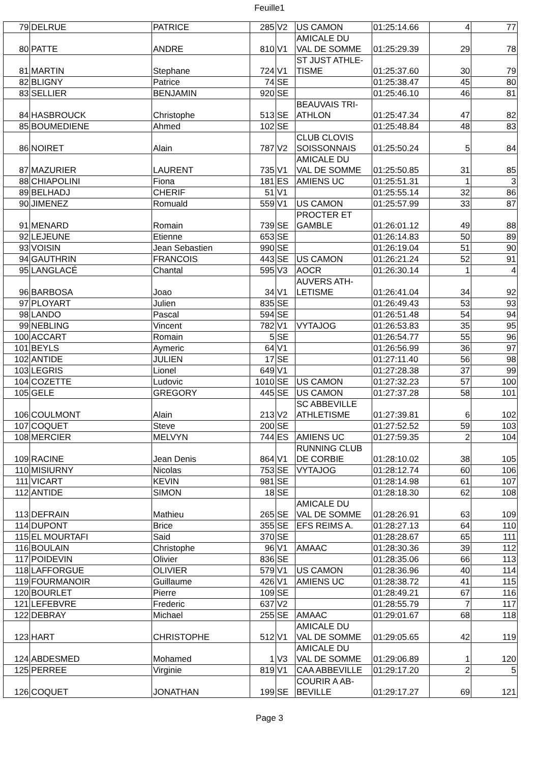Feuille1
| 79 | DELRUE | PATRICE | 285 | V2 | US CAMON | 01:25:14.66 | 4 | 77 |
| 80 | PATTE | ANDRE | 810 | V1 | AMICALE DU VAL DE SOMME | 01:25:29.39 | 29 | 78 |
| 81 | MARTIN | Stephane | 724 | V1 | ST JUST ATHLE- TISME | 01:25:37.60 | 30 | 79 |
| 82 | BLIGNY | Patrice | 74 | SE | | 01:25:38.47 | 45 | 80 |
| 83 | SELLIER | BENJAMIN | 920 | SE | | 01:25:46.10 | 46 | 81 |
| 84 | HASBROUCK | Christophe | 513 | SE | BEAUVAIS TRI- ATHLON | 01:25:47.34 | 47 | 82 |
| 85 | BOUMEDIENE | Ahmed | 102 | SE | | 01:25:48.84 | 48 | 83 |
| 86 | NOIRET | Alain | 787 | V2 | CLUB CLOVIS SOISSONNAIS | 01:25:50.24 | 5 | 84 |
| 87 | MAZURIER | LAURENT | 735 | V1 | AMICALE DU VAL DE SOMME | 01:25:50.85 | 31 | 85 |
| 88 | CHIAPOLINI | Fiona | 181 | ES | AMIENS UC | 01:25:51.31 | 1 | 3 |
| 89 | BELHADJ | CHERIF | 51 | V1 | | 01:25:55.14 | 32 | 86 |
| 90 | JIMENEZ | Romuald | 559 | V1 | US CAMON | 01:25:57.99 | 33 | 87 |
| 91 | MENARD | Romain | 739 | SE | PROCTER ET GAMBLE | 01:26:01.12 | 49 | 88 |
| 92 | LEJEUNE | Etienne | 653 | SE | | 01:26:14.83 | 50 | 89 |
| 93 | VOISIN | Jean Sebastien | 990 | SE | | 01:26:19.04 | 51 | 90 |
| 94 | GAUTHRIN | FRANCOIS | 443 | SE | US CAMON | 01:26:21.24 | 52 | 91 |
| 95 | LANGLACÉ | Chantal | 595 | V3 | AOCR | 01:26:30.14 | 1 | 4 |
| 96 | BARBOSA | Joao | 34 | V1 | AUVERS ATH- LETISME | 01:26:41.04 | 34 | 92 |
| 97 | PLOYART | Julien | 835 | SE | | 01:26:49.43 | 53 | 93 |
| 98 | LANDO | Pascal | 594 | SE | | 01:26:51.48 | 54 | 94 |
| 99 | NEBLING | Vincent | 782 | V1 | VYTAJOG | 01:26:53.83 | 35 | 95 |
| 100 | ACCART | Romain | 5 | SE | | 01:26:54.77 | 55 | 96 |
| 101 | BEYLS | Aymeric | 64 | V1 | | 01:26:56.99 | 36 | 97 |
| 102 | ANTIDE | JULIEN | 17 | SE | | 01:27:11.40 | 56 | 98 |
| 103 | LEGRIS | Lionel | 649 | V1 | | 01:27:28.38 | 37 | 99 |
| 104 | COZETTE | Ludovic | 1010 | SE | US CAMON | 01:27:32.23 | 57 | 100 |
| 105 | GELE | GREGORY | 445 | SE | US CAMON | 01:27:37.28 | 58 | 101 |
| 106 | COULMONT | Alain | 213 | V2 | SC ABBEVILLE ATHLETISME | 01:27:39.81 | 6 | 102 |
| 107 | COQUET | Steve | 200 | SE | | 01:27:52.52 | 59 | 103 |
| 108 | MERCIER | MELVYN | 744 | ES | AMIENS UC | 01:27:59.35 | 2 | 104 |
| 109 | RACINE | Jean Denis | 864 | V1 | RUNNING CLUB DE CORBIE | 01:28:10.02 | 38 | 105 |
| 110 | MISIURNY | Nicolas | 753 | SE | VYTAJOG | 01:28:12.74 | 60 | 106 |
| 111 | VICART | KEVIN | 981 | SE | | 01:28:14.98 | 61 | 107 |
| 112 | ANTIDE | SIMON | 18 | SE | | 01:28:18.30 | 62 | 108 |
| 113 | DEFRAIN | Mathieu | 265 | SE | AMICALE DU VAL DE SOMME | 01:28:26.91 | 63 | 109 |
| 114 | DUPONT | Brice | 355 | SE | EFS REIMS A. | 01:28:27.13 | 64 | 110 |
| 115 | EL MOURTAFI | Said | 370 | SE | | 01:28:28.67 | 65 | 111 |
| 116 | BOULAIN | Christophe | 96 | V1 | AMAAC | 01:28:30.36 | 39 | 112 |
| 117 | POIDEVIN | Olivier | 836 | SE | | 01:28:35.06 | 66 | 113 |
| 118 | LAFFORGUE | OLIVIER | 579 | V1 | US CAMON | 01:28:36.96 | 40 | 114 |
| 119 | FOURMANOIR | Guillaume | 426 | V1 | AMIENS UC | 01:28:38.72 | 41 | 115 |
| 120 | BOURLET | Pierre | 109 | SE | | 01:28:49.21 | 67 | 116 |
| 121 | LEFEBVRE | Frederic | 637 | V2 | | 01:28:55.79 | 7 | 117 |
| 122 | DEBRAY | Michael | 255 | SE | AMAAC | 01:29:01.67 | 68 | 118 |
| 123 | HART | CHRISTOPHE | 512 | V1 | AMICALE DU VAL DE SOMME | 01:29:05.65 | 42 | 119 |
| 124 | ABDESMED | Mohamed | 1 | V3 | AMICALE DU VAL DE SOMME | 01:29:06.89 | 1 | 120 |
| 125 | PERREE | Virginie | 819 | V1 | CAA ABBEVILLE | 01:29:17.20 | 2 | 5 |
| 126 | COQUET | JONATHAN | 199 | SE | COURIR A AB- BEVILLE | 01:29:17.27 | 69 | 121 |
Page 3